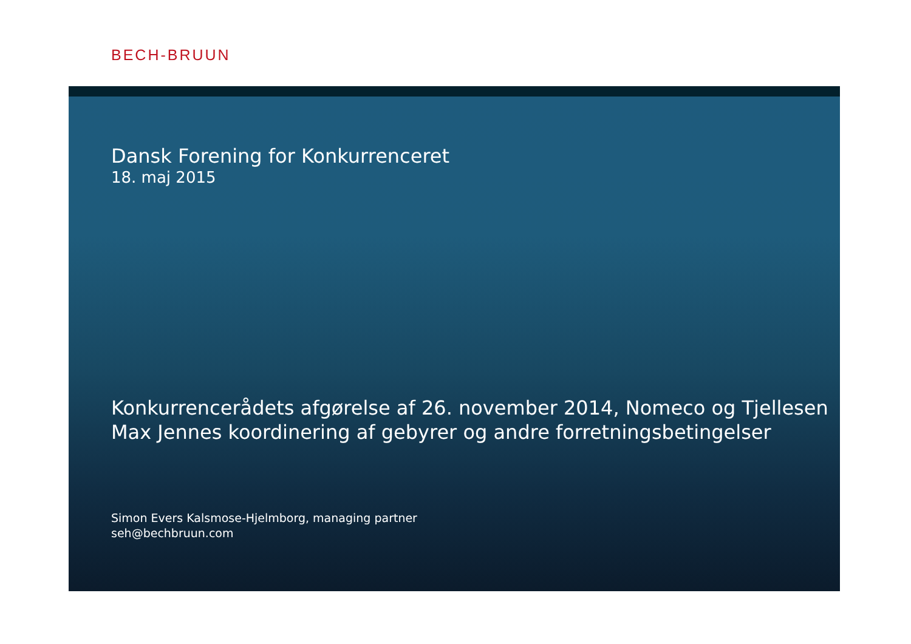BECH-BRUUN
Dansk Forening for Konkurrenceret
18. maj 2015
Konkurrencerådets afgørelse af 26. november 2014, Nomeco og Tjellesen
Max Jennes koordinering af gebyrer og andre forretningsbetingelser
Simon Evers Kalsmose-Hjelmborg, managing partner
seh@bechbruun.com